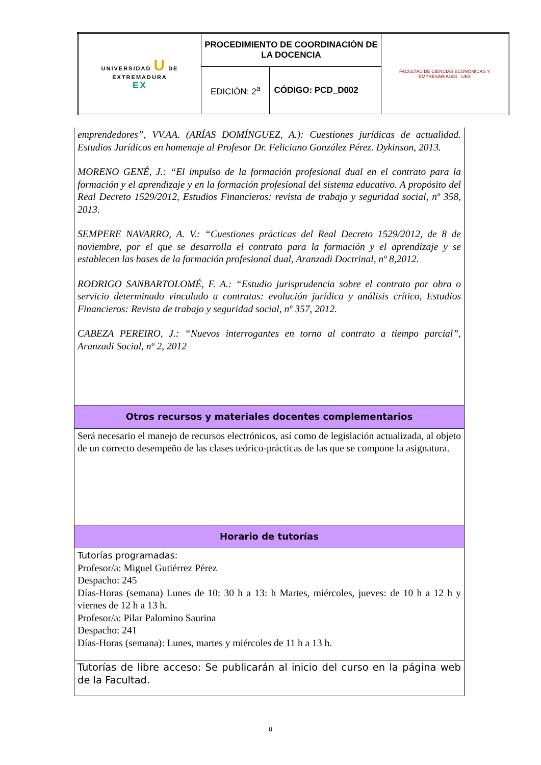| UNIVERSIDAD U DE EXTREMADURA EX | PROCEDIMIENTO DE COORDINACIÓN DE LA DOCENCIA | | FACULTAD DE CIENCIAS ECONÓMICAS Y EMPRESARIALES · UEX |
| | EDICIÓN: 2<sup>a</sup> | CÓDIGO: PCD_D002 | |
| emprendedores”, VV.AA. (ARÍAS DOMÍNGUEZ, A.): Cuestiones jurídicas de actualidad. Estudios Jurídicos en homenaje al Profesor Dr. Feliciano González Pérez. Dykinson, 2013. MORENO GENÉ, J.: “El impulso de la formación profesional dual en el contrato para la formación y el aprendizaje y en la formación profesional del sistema educativo. A propósito del Real Decreto 1529/2012, Estudios Financieros: revista de trabajo y seguridad social, nº 358, 2013. SEMPERE NAVARRO, A. V.: “Cuestiones prácticas del Real Decreto 1529/2012, de 8 de noviembre, por el que se desarrolla el contrato para la formación y el aprendizaje y se establecen las bases de la formación profesional dual, Aranzadi Doctrinal, nº 8,2012. RODRIGO SANBARTOLOMÉ, F. A.: “Estudio jurisprudencia sobre el contrato por obra o servicio determinado vinculado a contratas: evolución jurídica y análisis crítico, Estudios Financieros: Revista de trabajo y seguridad social, nº 357, 2012. CABEZA PEREIRO, J.: “Nuevos interrogantes en torno al contrato a tiempo parcial”, Aranzadi Social, nº 2, 2012 |
| Otros recursos y materiales docentes complementarios |
| Será necesario el manejo de recursos electrónicos, así como de legislación actualizada, al objeto de un correcto desempeño de las clases teórico-prácticas de las que se compone la asignatura. |
| Horario de tutorías |
| Tutorías programadas: Profesor/a: Miguel Gutiérrez Pérez Despacho: 245 Días-Horas (semana) Lunes de 10: 30 h a 13: h Martes, miércoles, jueves: de 10 h a 12 h y viernes de 12 h a 13 h. Profesor/a: Pilar Palomino Saurina Despacho: 241 Días-Horas (semana): Lunes, martes y miércoles de 11 h a 13 h. |
| Tutorías de libre acceso: Se publicarán al inicio del curso en la página web de la Facultad. |
8